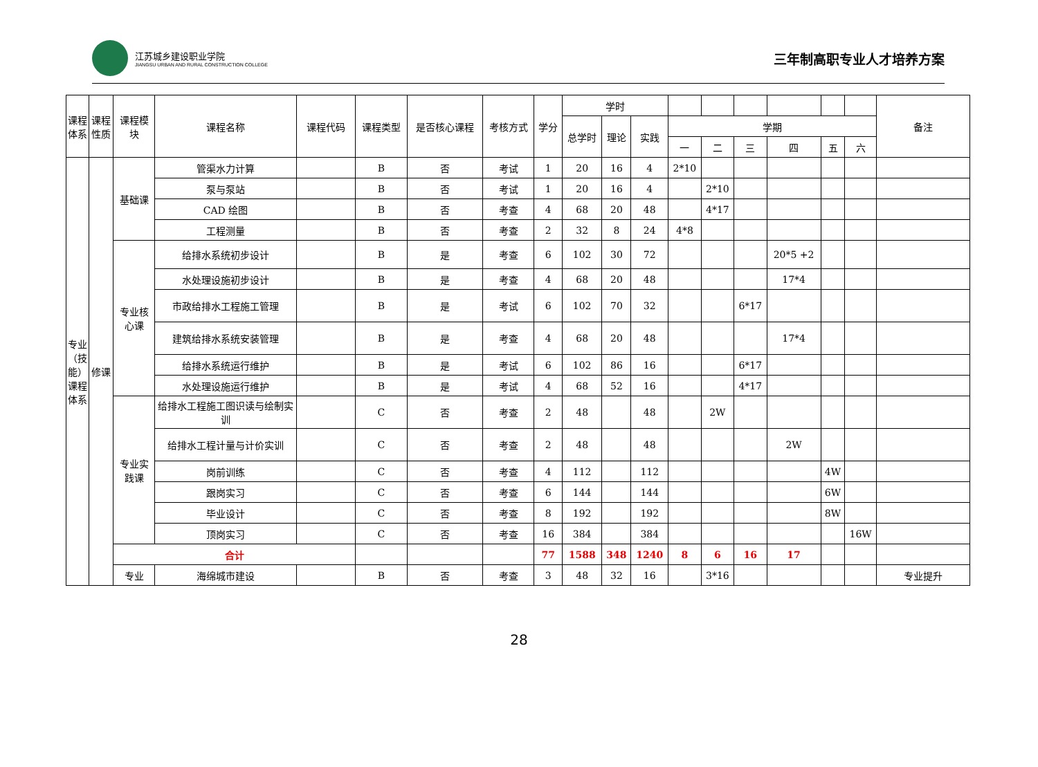江苏城乡建设职业学院
JIANGSU URBAN AND RURAL CONSTRUCTION COLLEGE
三年制高职专业人才培养方案
| 课程体系 | 课程性质 | 课程模块 | 课程名称 | 课程代码 | 课程类型 | 是否核心课程 | 考核方式 | 学分 | 学时 | | | | | | | | | 备注 |
| --- | --- | --- | --- | --- | --- | --- | --- | --- | --- | --- | --- | --- | --- | --- | --- | --- | --- | --- |
| | | | | | | | | | 总学时 | 理论 | 实践 | 学期 | | | | | | |
| | | | | | | | | | | | | 一 | 二 | 三 | 四 | 五 | 六 | |
| 专业（技能）课程体系 | 修课 | 基础课 | 管渠水力计算 | | B | 否 | 考试 | 1 | 20 | 16 | 4 | 2*10 | | | | | | |
| | | | 泵与泵站 | | B | 否 | 考试 | 1 | 20 | 16 | 4 | | 2*10 | | | | | |
| | | | CAD 绘图 | | B | 否 | 考查 | 4 | 68 | 20 | 48 | | 4*17 | | | | | |
| | | | 工程测量 | | B | 否 | 考查 | 2 | 32 | 8 | 24 | 4*8 | | | | | | |
| | | 专业核心课 | 给排水系统初步设计 | | B | 是 | 考查 | 6 | 102 | 30 | 72 | | | | 20*5 +2 | | | |
| | | | 水处理设施初步设计 | | B | 是 | 考查 | 4 | 68 | 20 | 48 | | | | 17*4 | | | |
| | | | 市政给排水工程施工管理 | | B | 是 | 考试 | 6 | 102 | 70 | 32 | | | 6*17 | | | | |
| | | | 建筑给排水系统安装管理 | | B | 是 | 考查 | 4 | 68 | 20 | 48 | | | | 17*4 | | | |
| | | | 给排水系统运行维护 | | B | 是 | 考试 | 6 | 102 | 86 | 16 | | | 6*17 | | | | |
| | | | 水处理设施运行维护 | | B | 是 | 考试 | 4 | 68 | 52 | 16 | | | 4*17 | | | | |
| | | 专业实践课 | 给排水工程施工图识读与绘制实训 | | C | 否 | 考查 | 2 | 48 | | 48 | | 2W | | | | | |
| | | | 给排水工程计量与计价实训 | | C | 否 | 考查 | 2 | 48 | | 48 | | | | 2W | | | |
| | | | 岗前训练 | | C | 否 | 考查 | 4 | 112 | | 112 | | | | | 4W | | |
| | | | 跟岗实习 | | C | 否 | 考查 | 6 | 144 | | 144 | | | | | 6W | | |
| | | | 毕业设计 | | C | 否 | 考查 | 8 | 192 | | 192 | | | | | 8W | | |
| | | | 顶岗实习 | | C | 否 | 考查 | 16 | 384 | | 384 | | | | | | 16W | |
| | | 合计 | | | | | | 77 | 1588 | 348 | 1240 | 8 | 6 | 16 | 17 | | | |
| | | 专业 | 海绵城市建设 | | B | 否 | 考查 | 3 | 48 | 32 | 16 | | 3*16 | | | | | 专业提升 |
28